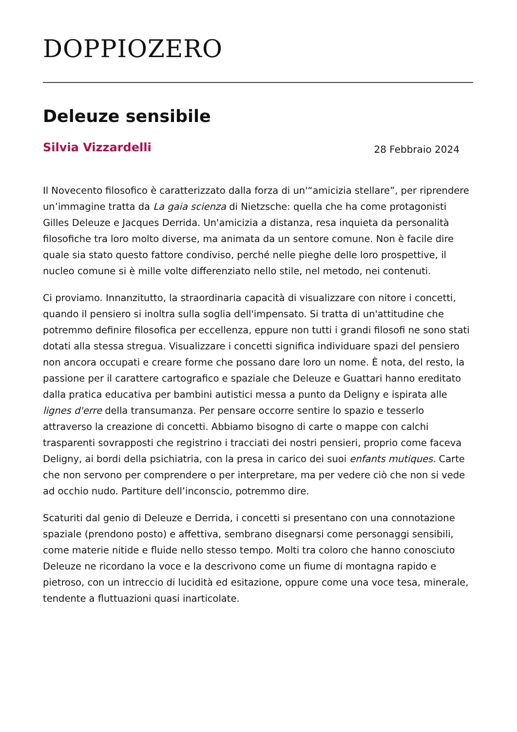DOPPIOZERO
Deleuze sensibile
Silvia Vizzardelli
28 Febbraio 2024
Il Novecento filosofico è caratterizzato dalla forza di un'“amicizia stellare”, per riprendere un’immagine tratta da La gaia scienza di Nietzsche: quella che ha come protagonisti Gilles Deleuze e Jacques Derrida. Un'amicizia a distanza, resa inquieta da personalità filosofiche tra loro molto diverse, ma animata da un sentore comune. Non è facile dire quale sia stato questo fattore condiviso, perché nelle pieghe delle loro prospettive, il nucleo comune si è mille volte differenziato nello stile, nel metodo, nei contenuti.
Ci proviamo. Innanzitutto, la straordinaria capacità di visualizzare con nitore i concetti, quando il pensiero si inoltra sulla soglia dell'impensato. Si tratta di un'attitudine che potremmo definire filosofica per eccellenza, eppure non tutti i grandi filosofi ne sono stati dotati alla stessa stregua. Visualizzare i concetti significa individuare spazi del pensiero non ancora occupati e creare forme che possano dare loro un nome. È nota, del resto, la passione per il carattere cartografico e spaziale che Deleuze e Guattari hanno ereditato dalla pratica educativa per bambini autistici messa a punto da Deligny e ispirata alle lignes d'erre della transumanza. Per pensare occorre sentire lo spazio e tesserlo attraverso la creazione di concetti. Abbiamo bisogno di carte o mappe con calchi trasparenti sovrapposti che registrino i tracciati dei nostri pensieri, proprio come faceva Deligny, ai bordi della psichiatria, con la presa in carico dei suoi enfants mutiques. Carte che non servono per comprendere o per interpretare, ma per vedere ciò che non si vede ad occhio nudo. Partiture dell’inconscio, potremmo dire.
Scaturiti dal genio di Deleuze e Derrida, i concetti si presentano con una connotazione spaziale (prendono posto) e affettiva, sembrano disegnarsi come personaggi sensibili, come materie nitide e fluide nello stesso tempo. Molti tra coloro che hanno conosciuto Deleuze ne ricordano la voce e la descrivono come un fiume di montagna rapido e pietroso, con un intreccio di lucidità ed esitazione, oppure come una voce tesa, minerale, tendente a fluttuazioni quasi inarticolate.